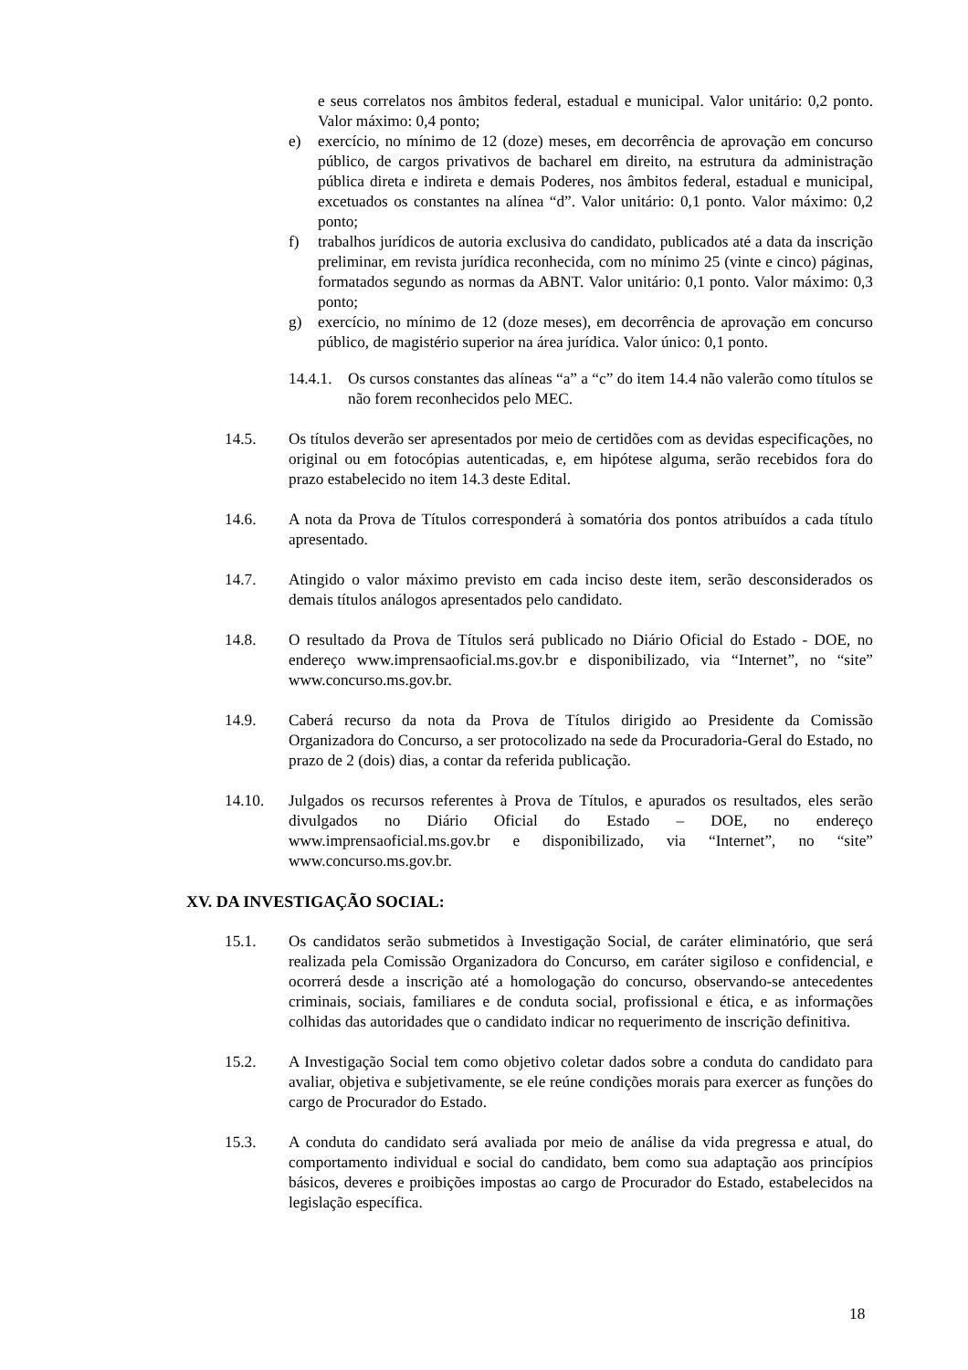e seus correlatos nos âmbitos federal, estadual e municipal. Valor unitário: 0,2 ponto. Valor máximo: 0,4 ponto;
e) exercício, no mínimo de 12 (doze) meses, em decorrência de aprovação em concurso público, de cargos privativos de bacharel em direito, na estrutura da administração pública direta e indireta e demais Poderes, nos âmbitos federal, estadual e municipal, excetuados os constantes na alínea “d”. Valor unitário: 0,1 ponto. Valor máximo: 0,2 ponto;
f) trabalhos jurídicos de autoria exclusiva do candidato, publicados até a data da inscrição preliminar, em revista jurídica reconhecida, com no mínimo 25 (vinte e cinco) páginas, formatados segundo as normas da ABNT. Valor unitário: 0,1 ponto. Valor máximo: 0,3 ponto;
g) exercício, no mínimo de 12 (doze meses), em decorrência de aprovação em concurso público, de magistério superior na área jurídica. Valor único: 0,1 ponto.
14.4.1.
Os cursos constantes das alíneas “a” a “c” do item 14.4 não valerão como títulos se não forem reconhecidos pelo MEC.
14.5. Os títulos deverão ser apresentados por meio de certidões com as devidas especificações, no original ou em fotocópias autenticadas, e, em hipótese alguma, serão recebidos fora do prazo estabelecido no item 14.3 deste Edital.
14.6. A nota da Prova de Títulos corresponderá à somatória dos pontos atribuídos a cada título apresentado.
14.7. Atingido o valor máximo previsto em cada inciso deste item, serão desconsiderados os demais títulos análogos apresentados pelo candidato.
14.8. O resultado da Prova de Títulos será publicado no Diário Oficial do Estado - DOE, no endereço www.imprensaoficial.ms.gov.br e disponibilizado, via “Internet”, no “site” www.concurso.ms.gov.br.
14.9. Caberá recurso da nota da Prova de Títulos dirigido ao Presidente da Comissão Organizadora do Concurso, a ser protocolizado na sede da Procuradoria-Geral do Estado, no prazo de 2 (dois) dias, a contar da referida publicação.
14.10. Julgados os recursos referentes à Prova de Títulos, e apurados os resultados, eles serão divulgados no Diário Oficial do Estado – DOE, no endereço www.imprensaoficial.ms.gov.br e disponibilizado, via “Internet”, no “site” www.concurso.ms.gov.br.
XV. DA INVESTIGAÇÃO SOCIAL:
15.1. Os candidatos serão submetidos à Investigação Social, de caráter eliminatório, que será realizada pela Comissão Organizadora do Concurso, em caráter sigiloso e confidencial, e ocorrerá desde a inscrição até a homologação do concurso, observando-se antecedentes criminais, sociais, familiares e de conduta social, profissional e ética, e as informações colhidas das autoridades que o candidato indicar no requerimento de inscrição definitiva.
15.2. A Investigação Social tem como objetivo coletar dados sobre a conduta do candidato para avaliar, objetiva e subjetivamente, se ele reúne condições morais para exercer as funções do cargo de Procurador do Estado.
15.3. A conduta do candidato será avaliada por meio de análise da vida pregressa e atual, do comportamento individual e social do candidato, bem como sua adaptação aos princípios básicos, deveres e proibições impostas ao cargo de Procurador do Estado, estabelecidos na legislação específica.
18